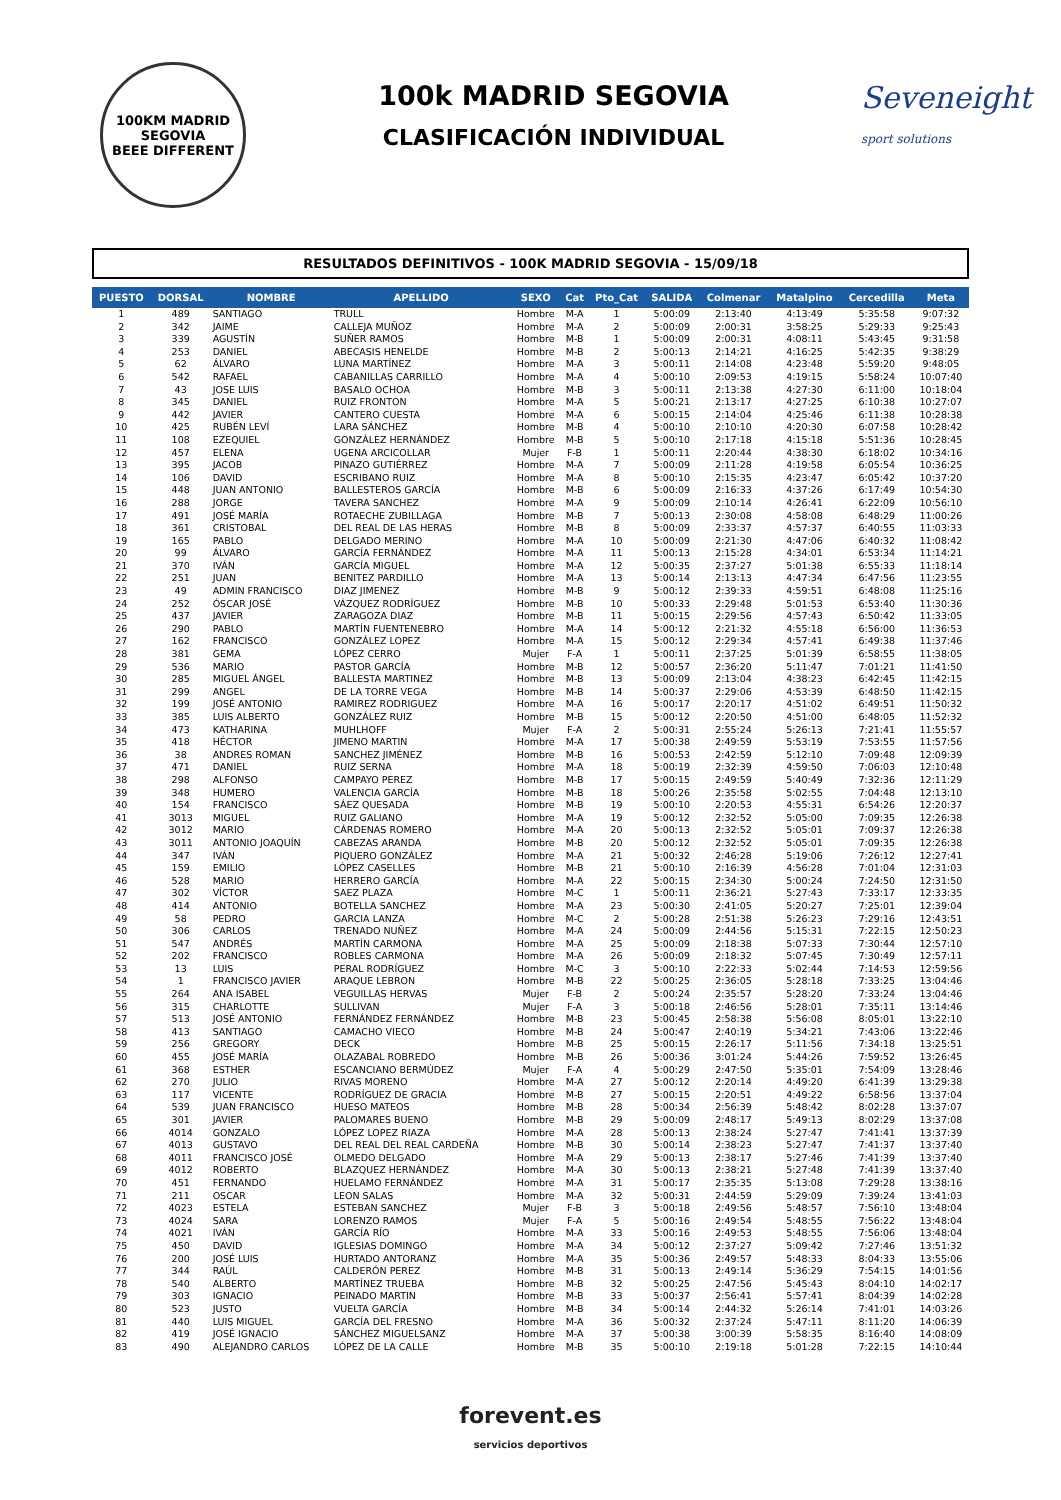100KM MADRID SEGOVIA
BEEE DIFFERENT
100k MADRID SEGOVIA
CLASIFICACIÓN INDIVIDUAL
Seveneight
sport solutions
RESULTADOS DEFINITIVOS - 100K MADRID SEGOVIA - 15/09/18
| PUESTO | DORSAL | NOMBRE | APELLIDO | SEXO | Cat | Pto_Cat | SALIDA | Colmenar | Matalpino | Cercedilla | Meta |
| --- | --- | --- | --- | --- | --- | --- | --- | --- | --- | --- | --- |
| 1 | 489 | SANTIAGO | TRULL | Hombre | M-A | 1 | 5:00:09 | 2:13:40 | 4:13:49 | 5:35:58 | 9:07:32 |
| 2 | 342 | JAIME | CALLEJA MUÑOZ | Hombre | M-A | 2 | 5:00:09 | 2:00:31 | 3:58:25 | 5:29:33 | 9:25:43 |
| 3 | 339 | AGUSTÍN | SUÑER RAMOS | Hombre | M-B | 1 | 5:00:09 | 2:00:31 | 4:08:11 | 5:43:45 | 9:31:58 |
| 4 | 253 | DANIEL | ABECASIS HENELDE | Hombre | M-B | 2 | 5:00:13 | 2:14:21 | 4:16:25 | 5:42:35 | 9:38:29 |
| 5 | 62 | ÁLVARO | LUNA MARTÍNEZ | Hombre | M-A | 3 | 5:00:11 | 2:14:08 | 4:23:48 | 5:59:20 | 9:48:05 |
| 6 | 542 | RAFAEL | CABANILLAS CARRILLO | Hombre | M-A | 4 | 5:00:10 | 2:09:53 | 4:19:15 | 5:58:24 | 10:07:40 |
| 7 | 43 | JOSE LUIS | BASALO OCHOA | Hombre | M-B | 3 | 5:00:11 | 2:13:38 | 4:27:30 | 6:11:00 | 10:18:04 |
| 8 | 345 | DANIEL | RUIZ FRONTON | Hombre | M-A | 5 | 5:00:21 | 2:13:17 | 4:27:25 | 6:10:38 | 10:27:07 |
| 9 | 442 | JAVIER | CANTERO CUESTA | Hombre | M-A | 6 | 5:00:15 | 2:14:04 | 4:25:46 | 6:11:38 | 10:28:38 |
| 10 | 425 | RUBÉN LEVÍ | LARA SÁNCHEZ | Hombre | M-B | 4 | 5:00:10 | 2:10:10 | 4:20:30 | 6:07:58 | 10:28:42 |
| 11 | 108 | EZEQUIEL | GONZÁLEZ HERNÁNDEZ | Hombre | M-B | 5 | 5:00:10 | 2:17:18 | 4:15:18 | 5:51:36 | 10:28:45 |
| 12 | 457 | ELENA | UGENA ARCICOLLAR | Mujer | F-B | 1 | 5:00:11 | 2:20:44 | 4:38:30 | 6:18:02 | 10:34:16 |
| 13 | 395 | JACOB | PINAZO GUTIÉRREZ | Hombre | M-A | 7 | 5:00:09 | 2:11:28 | 4:19:58 | 6:05:54 | 10:36:25 |
| 14 | 106 | DAVID | ESCRIBANO RUIZ | Hombre | M-A | 8 | 5:00:10 | 2:15:35 | 4:23:47 | 6:05:42 | 10:37:20 |
| 15 | 448 | JUAN ANTONIO | BALLESTEROS GARCÍA | Hombre | M-B | 6 | 5:00:09 | 2:16:33 | 4:37:26 | 6:17:49 | 10:54:30 |
| 16 | 288 | JORGE | TAVERA SANCHEZ | Hombre | M-A | 9 | 5:00:09 | 2:10:14 | 4:26:41 | 6:22:09 | 10:56:10 |
| 17 | 491 | JOSÉ MARÍA | ROTAECHE ZUBILLAGA | Hombre | M-B | 7 | 5:00:13 | 2:30:08 | 4:58:08 | 6:48:29 | 11:00:26 |
| 18 | 361 | CRISTOBAL | DEL REAL DE LAS HERAS | Hombre | M-B | 8 | 5:00:09 | 2:33:37 | 4:57:37 | 6:40:55 | 11:03:33 |
| 19 | 165 | PABLO | DELGADO MERINO | Hombre | M-A | 10 | 5:00:09 | 2:21:30 | 4:47:06 | 6:40:32 | 11:08:42 |
| 20 | 99 | ÁLVARO | GARCÍA FERNÁNDEZ | Hombre | M-A | 11 | 5:00:13 | 2:15:28 | 4:34:01 | 6:53:34 | 11:14:21 |
| 21 | 370 | IVÁN | GARCÍA MIGUEL | Hombre | M-A | 12 | 5:00:35 | 2:37:27 | 5:01:38 | 6:55:33 | 11:18:14 |
| 22 | 251 | JUAN | BENITEZ PARDILLO | Hombre | M-A | 13 | 5:00:14 | 2:13:13 | 4:47:34 | 6:47:56 | 11:23:55 |
| 23 | 49 | ADMIN FRANCISCO | DIAZ JIMENEZ | Hombre | M-B | 9 | 5:00:12 | 2:39:33 | 4:59:51 | 6:48:08 | 11:25:16 |
| 24 | 252 | ÓSCAR JOSÉ | VÁZQUEZ RODRÍGUEZ | Hombre | M-B | 10 | 5:00:33 | 2:29:48 | 5:01:53 | 6:53:40 | 11:30:36 |
| 25 | 437 | JAVIER | ZARAGOZA DIAZ | Hombre | M-B | 11 | 5:00:15 | 2:29:56 | 4:57:43 | 6:50:42 | 11:33:05 |
| 26 | 290 | PABLO | MARTÍN FUENTENEBRO | Hombre | M-A | 14 | 5:00:12 | 2:21:32 | 4:55:18 | 6:56:00 | 11:36:53 |
| 27 | 162 | FRANCISCO | GONZÁLEZ LOPEZ | Hombre | M-A | 15 | 5:00:12 | 2:29:34 | 4:57:41 | 6:49:38 | 11:37:46 |
| 28 | 381 | GEMA | LÓPEZ CERRO | Mujer | F-A | 1 | 5:00:11 | 2:37:25 | 5:01:39 | 6:58:55 | 11:38:05 |
| 29 | 536 | MARIO | PASTOR GARCÍA | Hombre | M-B | 12 | 5:00:57 | 2:36:20 | 5:11:47 | 7:01:21 | 11:41:50 |
| 30 | 285 | MIGUEL ÁNGEL | BALLESTA MARTINEZ | Hombre | M-B | 13 | 5:00:09 | 2:13:04 | 4:38:23 | 6:42:45 | 11:42:15 |
| 31 | 299 | ANGEL | DE LA TORRE VEGA | Hombre | M-B | 14 | 5:00:37 | 2:29:06 | 4:53:39 | 6:48:50 | 11:42:15 |
| 32 | 199 | JOSÉ ANTONIO | RAMIREZ RODRIGUEZ | Hombre | M-A | 16 | 5:00:17 | 2:20:17 | 4:51:02 | 6:49:51 | 11:50:32 |
| 33 | 385 | LUIS ALBERTO | GONZÁLEZ RUIZ | Hombre | M-B | 15 | 5:00:12 | 2:20:50 | 4:51:00 | 6:48:05 | 11:52:32 |
| 34 | 473 | KATHARINA | MUHLHOFF | Mujer | F-A | 2 | 5:00:31 | 2:55:24 | 5:26:13 | 7:21:41 | 11:55:57 |
| 35 | 418 | HÉCTOR | JIMENO MARTIN | Hombre | M-A | 17 | 5:00:38 | 2:49:59 | 5:53:19 | 7:53:55 | 11:57:56 |
| 36 | 38 | ANDRES ROMAN | SANCHEZ JIMÉNEZ | Hombre | M-B | 16 | 5:00:53 | 2:42:59 | 5:12:10 | 7:09:48 | 12:09:39 |
| 37 | 471 | DANIEL | RUIZ SERNA | Hombre | M-A | 18 | 5:00:19 | 2:32:39 | 4:59:50 | 7:06:03 | 12:10:48 |
| 38 | 298 | ALFONSO | CAMPAYO PEREZ | Hombre | M-B | 17 | 5:00:15 | 2:49:59 | 5:40:49 | 7:32:36 | 12:11:29 |
| 39 | 348 | HUMERO | VALENCIA GARCÍA | Hombre | M-B | 18 | 5:00:26 | 2:35:58 | 5:02:55 | 7:04:48 | 12:13:10 |
| 40 | 154 | FRANCISCO | SÁEZ QUESADA | Hombre | M-B | 19 | 5:00:10 | 2:20:53 | 4:55:31 | 6:54:26 | 12:20:37 |
| 41 | 3013 | MIGUEL | RUIZ GALIANO | Hombre | M-A | 19 | 5:00:12 | 2:32:52 | 5:05:00 | 7:09:35 | 12:26:38 |
| 42 | 3012 | MARIO | CÁRDENAS ROMERO | Hombre | M-A | 20 | 5:00:13 | 2:32:52 | 5:05:01 | 7:09:37 | 12:26:38 |
| 43 | 3011 | ANTONIO JOAQUÍN | CABEZAS ARANDA | Hombre | M-B | 20 | 5:00:12 | 2:32:52 | 5:05:01 | 7:09:35 | 12:26:38 |
| 44 | 347 | IVÁN | PIQUERO GONZÁLEZ | Hombre | M-A | 21 | 5:00:32 | 2:46:28 | 5:19:06 | 7:26:12 | 12:27:41 |
| 45 | 159 | EMILIO | LÓPEZ CASELLES | Hombre | M-B | 21 | 5:00:10 | 2:16:39 | 4:56:28 | 7:01:04 | 12:31:03 |
| 46 | 528 | MARIO | HERRERO GARCÍA | Hombre | M-A | 22 | 5:00:15 | 2:34:30 | 5:00:24 | 7:24:50 | 12:31:50 |
| 47 | 302 | VÍCTOR | SAEZ PLAZA | Hombre | M-C | 1 | 5:00:11 | 2:36:21 | 5:27:43 | 7:33:17 | 12:33:35 |
| 48 | 414 | ANTONIO | BOTELLA SANCHEZ | Hombre | M-A | 23 | 5:00:30 | 2:41:05 | 5:20:27 | 7:25:01 | 12:39:04 |
| 49 | 58 | PEDRO | GARCIA LANZA | Hombre | M-C | 2 | 5:00:28 | 2:51:38 | 5:26:23 | 7:29:16 | 12:43:51 |
| 50 | 306 | CARLOS | TRENADO NUÑEZ | Hombre | M-A | 24 | 5:00:09 | 2:44:56 | 5:15:31 | 7:22:15 | 12:50:23 |
| 51 | 547 | ANDRÉS | MARTÍN CARMONA | Hombre | M-A | 25 | 5:00:09 | 2:18:38 | 5:07:33 | 7:30:44 | 12:57:10 |
| 52 | 202 | FRANCISCO | ROBLES CARMONA | Hombre | M-A | 26 | 5:00:09 | 2:18:32 | 5:07:45 | 7:30:49 | 12:57:11 |
| 53 | 13 | LUIS | PERAL RODRÍGUEZ | Hombre | M-C | 3 | 5:00:10 | 2:22:33 | 5:02:44 | 7:14:53 | 12:59:56 |
| 54 | 1 | FRANCISCO JAVIER | ARAQUE LEBRON | Hombre | M-B | 22 | 5:00:25 | 2:36:05 | 5:28:18 | 7:33:25 | 13:04:46 |
| 55 | 264 | ANA ISABEL | VEGUILLAS HERVAS | Mujer | F-B | 2 | 5:00:24 | 2:35:57 | 5:28:20 | 7:33:24 | 13:04:46 |
| 56 | 315 | CHARLOTTE | SULLIVAN | Mujer | F-A | 3 | 5:00:18 | 2:46:56 | 5:28:01 | 7:35:11 | 13:14:46 |
| 57 | 513 | JOSÉ ANTONIO | FERNÁNDEZ FERNÁNDEZ | Hombre | M-B | 23 | 5:00:45 | 2:58:38 | 5:56:08 | 8:05:01 | 13:22:10 |
| 58 | 413 | SANTIAGO | CAMACHO VIECO | Hombre | M-B | 24 | 5:00:47 | 2:40:19 | 5:34:21 | 7:43:06 | 13:22:46 |
| 59 | 256 | GREGORY | DECK | Hombre | M-B | 25 | 5:00:15 | 2:26:17 | 5:11:56 | 7:34:18 | 13:25:51 |
| 60 | 455 | JOSÉ MARÍA | OLAZABAL ROBREDO | Hombre | M-B | 26 | 5:00:36 | 3:01:24 | 5:44:26 | 7:59:52 | 13:26:45 |
| 61 | 368 | ESTHER | ESCANCIANO BERMÚDEZ | Mujer | F-A | 4 | 5:00:29 | 2:47:50 | 5:35:01 | 7:54:09 | 13:28:46 |
| 62 | 270 | JULIO | RIVAS MORENO | Hombre | M-A | 27 | 5:00:12 | 2:20:14 | 4:49:20 | 6:41:39 | 13:29:38 |
| 63 | 117 | VICENTE | RODRÍGUEZ DE GRACIA | Hombre | M-B | 27 | 5:00:15 | 2:20:51 | 4:49:22 | 6:58:56 | 13:37:04 |
| 64 | 539 | JUAN FRANCISCO | HUESO MATEOS | Hombre | M-B | 28 | 5:00:34 | 2:56:39 | 5:48:42 | 8:02:28 | 13:37:07 |
| 65 | 301 | JAVIER | PALOMARES BUENO | Hombre | M-B | 29 | 5:00:09 | 2:48:17 | 5:49:13 | 8:02:29 | 13:37:08 |
| 66 | 4014 | GONZALO | LÓPEZ LOPEZ RIAZA | Hombre | M-A | 28 | 5:00:13 | 2:38:24 | 5:27:47 | 7:41:41 | 13:37:39 |
| 67 | 4013 | GUSTAVO | DEL REAL DEL REAL CARDEÑA | Hombre | M-B | 30 | 5:00:14 | 2:38:23 | 5:27:47 | 7:41:37 | 13:37:40 |
| 68 | 4011 | FRANCISCO JOSÉ | OLMEDO DELGADO | Hombre | M-A | 29 | 5:00:13 | 2:38:17 | 5:27:46 | 7:41:39 | 13:37:40 |
| 69 | 4012 | ROBERTO | BLAZQUEZ HERNÁNDEZ | Hombre | M-A | 30 | 5:00:13 | 2:38:21 | 5:27:48 | 7:41:39 | 13:37:40 |
| 70 | 451 | FERNANDO | HUELAMO FERNÁNDEZ | Hombre | M-A | 31 | 5:00:17 | 2:35:35 | 5:13:08 | 7:29:28 | 13:38:16 |
| 71 | 211 | OSCAR | LEON SALAS | Hombre | M-A | 32 | 5:00:31 | 2:44:59 | 5:29:09 | 7:39:24 | 13:41:03 |
| 72 | 4023 | ESTELA | ESTEBAN SANCHEZ | Mujer | F-B | 3 | 5:00:18 | 2:49:56 | 5:48:57 | 7:56:10 | 13:48:04 |
| 73 | 4024 | SARA | LORENZO RAMOS | Mujer | F-A | 5 | 5:00:16 | 2:49:54 | 5:48:55 | 7:56:22 | 13:48:04 |
| 74 | 4021 | IVÁN | GARCÍA RÍO | Hombre | M-A | 33 | 5:00:16 | 2:49:53 | 5:48:55 | 7:56:06 | 13:48:04 |
| 75 | 450 | DAVID | IGLESIAS DOMINGO | Hombre | M-A | 34 | 5:00:12 | 2:37:27 | 5:09:42 | 7:27:46 | 13:51:32 |
| 76 | 200 | JOSÉ LUIS | HURTADO ANTORANZ | Hombre | M-A | 35 | 5:00:36 | 2:49:57 | 5:48:33 | 8:04:33 | 13:55:06 |
| 77 | 344 | RAÚL | CALDERÓN PEREZ | Hombre | M-B | 31 | 5:00:13 | 2:49:14 | 5:36:29 | 7:54:15 | 14:01:56 |
| 78 | 540 | ALBERTO | MARTÍNEZ TRUEBA | Hombre | M-B | 32 | 5:00:25 | 2:47:56 | 5:45:43 | 8:04:10 | 14:02:17 |
| 79 | 303 | IGNACIO | PEINADO MARTIN | Hombre | M-B | 33 | 5:00:37 | 2:56:41 | 5:57:41 | 8:04:39 | 14:02:28 |
| 80 | 523 | JUSTO | VUELTA GARCÍA | Hombre | M-B | 34 | 5:00:14 | 2:44:32 | 5:26:14 | 7:41:01 | 14:03:26 |
| 81 | 440 | LUIS MIGUEL | GARCÍA DEL FRESNO | Hombre | M-A | 36 | 5:00:32 | 2:37:24 | 5:47:11 | 8:11:20 | 14:06:39 |
| 82 | 419 | JOSÉ IGNACIO | SÁNCHEZ MIGUELSANZ | Hombre | M-A | 37 | 5:00:38 | 3:00:39 | 5:58:35 | 8:16:40 | 14:08:09 |
| 83 | 490 | ALEJANDRO CARLOS | LÓPEZ DE LA CALLE | Hombre | M-B | 35 | 5:00:10 | 2:19:18 | 5:01:28 | 7:22:15 | 14:10:44 |
forevent.es
servicios deportivos